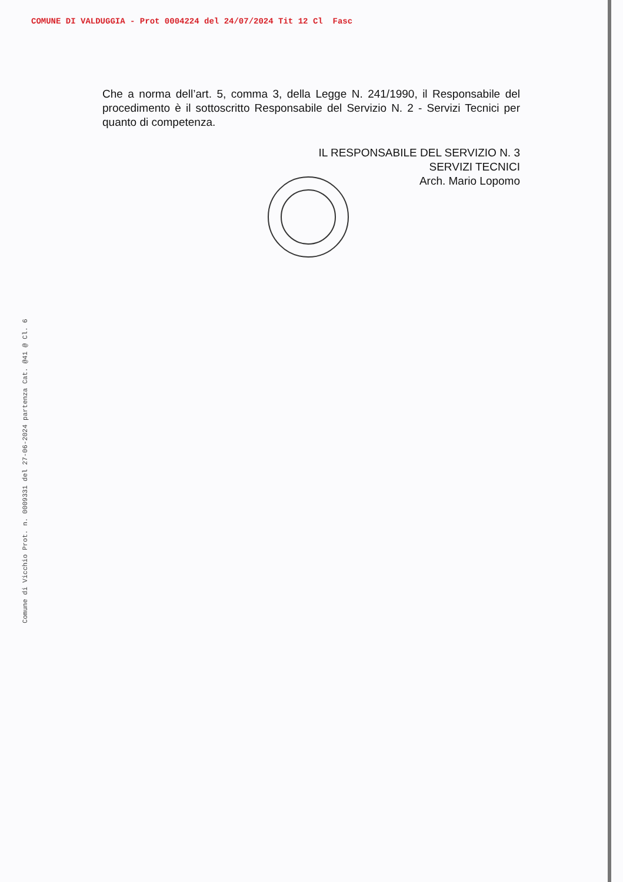COMUNE DI VALDUGGIA - Prot 0004224 del 24/07/2024 Tit 12 Cl Fasc
Comune di Vicchio Prot. n. 0009331 del 27-06-2024 partenza Cat. @41 @ Cl. 6
Che a norma dell’art. 5, comma 3, della Legge N. 241/1990, il Responsabile del procedimento è il sottoscritto Responsabile del Servizio N. 2 - Servizi Tecnici per quanto di competenza.
IL RESPONSABILE DEL SERVIZIO N. 3
SERVIZI TECNICI
Arch. Mario Lopomo